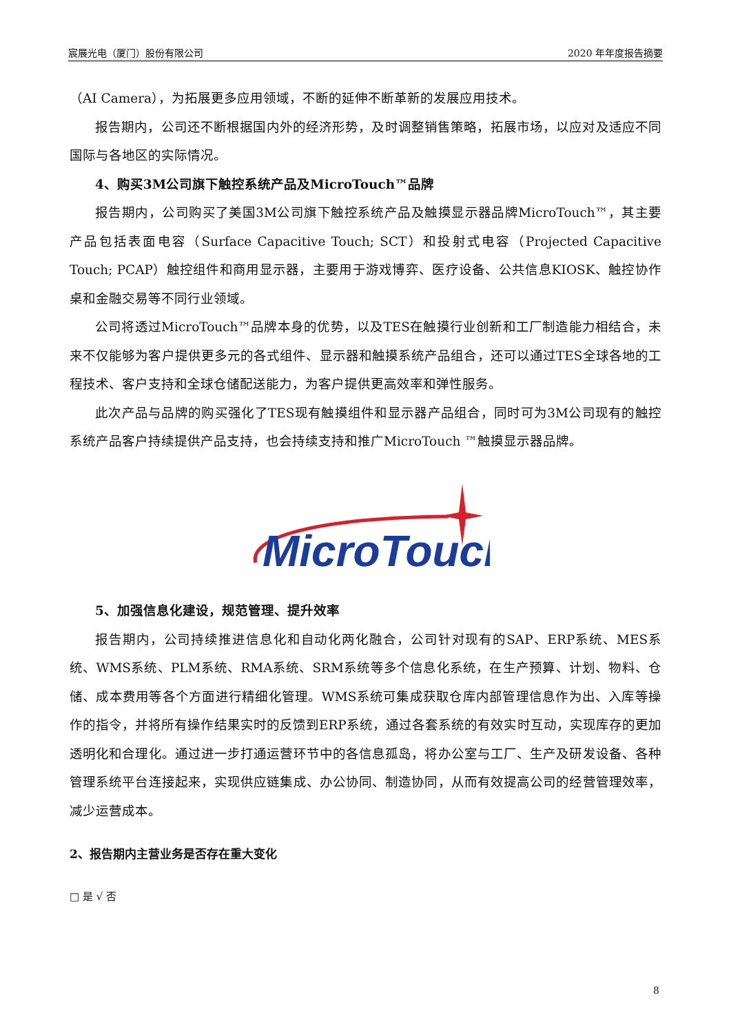宸展光电（厦门）股份有限公司 2020 年年度报告摘要
（AI Camera），为拓展更多应用领域，不断的延伸不断革新的发展应用技术。
报告期内，公司还不断根据国内外的经济形势，及时调整销售策略，拓展市场，以应对及适应不同国际与各地区的实际情况。
4、购买3M公司旗下触控系统产品及MicroTouch™品牌
报告期内，公司购买了美国3M公司旗下触控系统产品及触摸显示器品牌MicroTouch™，其主要产品包括表面电容（Surface Capacitive Touch; SCT）和投射式电容（Projected Capacitive Touch; PCAP）触控组件和商用显示器，主要用于游戏博弈、医疗设备、公共信息KIOSK、触控协作桌和金融交易等不同行业领域。
公司将透过MicroTouch™品牌本身的优势，以及TES在触摸行业创新和工厂制造能力相结合，未来不仅能够为客户提供更多元的各式组件、显示器和触摸系统产品组合，还可以通过TES全球各地的工程技术、客户支持和全球仓储配送能力，为客户提供更高效率和弹性服务。
此次产品与品牌的购买强化了TES现有触摸组件和显示器产品组合，同时可为3M公司现有的触控系统产品客户持续提供产品支持，也会持续支持和推广MicroTouch ™触摸显示器品牌。
MicroTouch
5、加强信息化建设，规范管理、提升效率
报告期内，公司持续推进信息化和自动化两化融合，公司针对现有的SAP、ERP系统、MES系统、WMS系统、PLM系统、RMA系统、SRM系统等多个信息化系统，在生产预算、计划、物料、仓储、成本费用等各个方面进行精细化管理。WMS系统可集成获取仓库内部管理信息作为出、入库等操作的指令，并将所有操作结果实时的反馈到ERP系统，通过各套系统的有效实时互动，实现库存的更加透明化和合理化。通过进一步打通运营环节中的各信息孤岛，将办公室与工厂、生产及研发设备、各种管理系统平台连接起来，实现供应链集成、办公协同、制造协同，从而有效提高公司的经营管理效率，减少运营成本。
2、报告期内主营业务是否存在重大变化
□ 是 √ 否
8